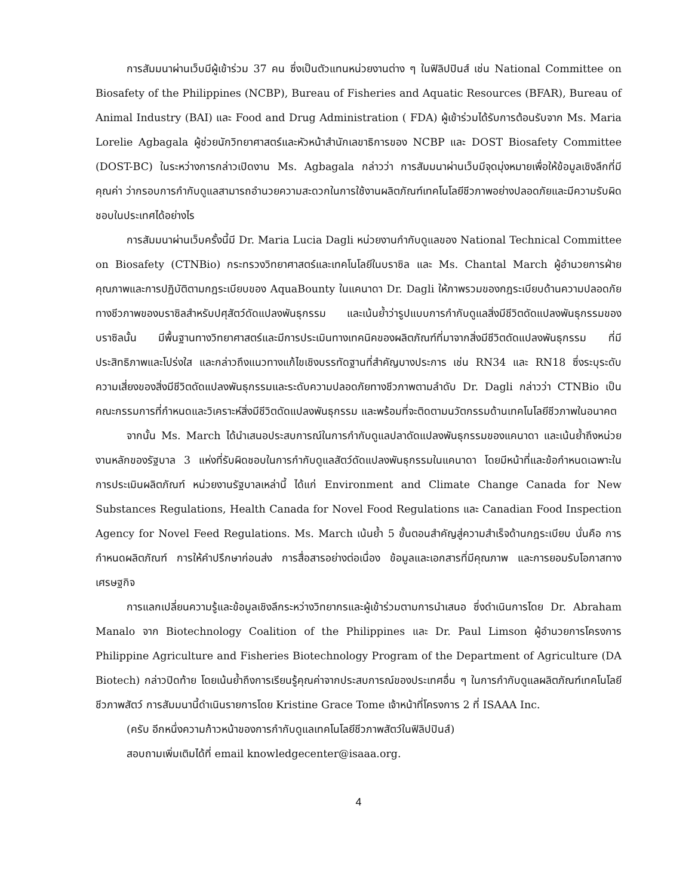การสัมมนาผ่านเว็บมีผู้เข้าร่วม 37 คน ซึ่งเป็นตัวแทนหน่วยงานต่าง ๆ ในฟิลิปปินส์ เช่น National Committee on Biosafety of the Philippines (NCBP), Bureau of Fisheries and Aquatic Resources (BFAR), Bureau of Animal Industry (BAI) และ Food and Drug Administration ( FDA) ผู้เข้าร่วมได้รับการต้อนรับจาก Ms. Maria Lorelie Agbagala ผู้ช่วยนักวิทยาศาสตร์และหัวหน้าสำนักเลขาธิการของ NCBP และ DOST Biosafety Committee (DOST-BC) ในระหว่างการกล่าวเปิดงาน Ms. Agbagala กล่าวว่า การสัมมนาผ่านเว็บมีจุดมุ่งหมายเพื่อให้ข้อมูลเชิงลึกที่มีคุณค่า ว่ากรอบการกำกับดูแลสามารถอำนวยความสะดวกในการใช้งานผลิตภัณฑ์เทคโนโลยีชีวภาพอย่างปลอดภัยและมีความรับผิดชอบในประเทศได้อย่างไร
การสัมมนาผ่านเว็บครั้งนี้มี Dr. Maria Lucia Dagli หน่วยงานกำกับดูแลของ National Technical Committee on Biosafety (CTNBio) กระทรวงวิทยาศาสตร์และเทคโนโลยีในบราซิล และ Ms. Chantal March ผู้อำนวยการฝ่ายคุณภาพและการปฏิบัติตามกฎระเบียบของ AquaBounty ในแคนาดา Dr. Dagli ให้ภาพรวมของกฎระเบียบด้านความปลอดภัยทางชีวภาพของบราซิลสำหรับปศุสัตว์ดัดแปลงพันธุกรรม และเน้นย้ำว่ารูปแบบการกำกับดูแลสิ่งมีชีวิตดัดแปลงพันธุกรรมของบราซิลนั้น มีพื้นฐานทางวิทยาศาสตร์และมีการประเมินทางเทคนิคของผลิตภัณฑ์ที่มาจากสิ่งมีชีวิตดัดแปลงพันธุกรรม ที่มีประสิทธิภาพและโปร่งใส และกล่าวถึงแนวทางแก้ไขเชิงบรรทัดฐานที่สำคัญบางประการ เช่น RN34 และ RN18 ซึ่งระบุระดับความเสี่ยงของสิ่งมีชีวิตดัดแปลงพันธุกรรมและระดับความปลอดภัยทางชีวภาพตามลำดับ Dr. Dagli กล่าวว่า CTNBio เป็นคณะกรรมการที่กำหนดและวิเคราะห์สิ่งมีชีวิตดัดแปลงพันธุกรรม และพร้อมที่จะติดตามนวัตกรรมด้านเทคโนโลยีชีวภาพในอนาคต
จากนั้น Ms. March ได้นำเสนอประสบการณ์ในการกำกับดูแลปลาดัดแปลงพันธุกรรมของแคนาดา และเน้นย้ำถึงหน่วยงานหลักของรัฐบาล 3 แห่งที่รับผิดชอบในการกำกับดูแลสัตว์ดัดแปลงพันธุกรรมในแคนาดา โดยมีหน้าที่และข้อกำหนดเฉพาะในการประเมินผลิตภัณฑ์ หน่วยงานรัฐบาลเหล่านี้ ได้แก่ Environment and Climate Change Canada for New Substances Regulations, Health Canada for Novel Food Regulations และ Canadian Food Inspection Agency for Novel Feed Regulations. Ms. March เน้นย้ำ 5 ขั้นตอนสำคัญสู่ความสำเร็จด้านกฎระเบียบ นั่นคือ การกำหนดผลิตภัณฑ์ การให้คำปรึกษาก่อนส่ง การสื่อสารอย่างต่อเนื่อง ข้อมูลและเอกสารที่มีคุณภาพ และการยอมรับโอกาสทางเศรษฐกิจ
การแลกเปลี่ยนความรู้และข้อมูลเชิงลึกระหว่างวิทยากรและผู้เข้าร่วมตามการนำเสนอ ซึ่งดำเนินการโดย Dr. Abraham Manalo จาก Biotechnology Coalition of the Philippines และ Dr. Paul Limson ผู้อำนวยการโครงการ Philippine Agriculture and Fisheries Biotechnology Program of the Department of Agriculture (DA Biotech) กล่าวปิดท้าย โดยเน้นย้ำถึงการเรียนรู้คุณค่าจากประสบการณ์ของประเทศอื่น ๆ ในการกำกับดูแลผลิตภัณฑ์เทคโนโลยีชีวภาพสัตว์ การสัมมนานี้ดำเนินรายการโดย Kristine Grace Tome เจ้าหน้าที่โครงการ 2 ที่ ISAAA Inc.
(ครับ อีกหนึ่งความก้าวหน้าของการกำกับดูแลเทคโนโลยีชีวภาพสัตว์ในฟิลิปปินส์)
สอบถามเพิ่มเติมได้ที่ email knowledgecenter@isaaa.org.
4